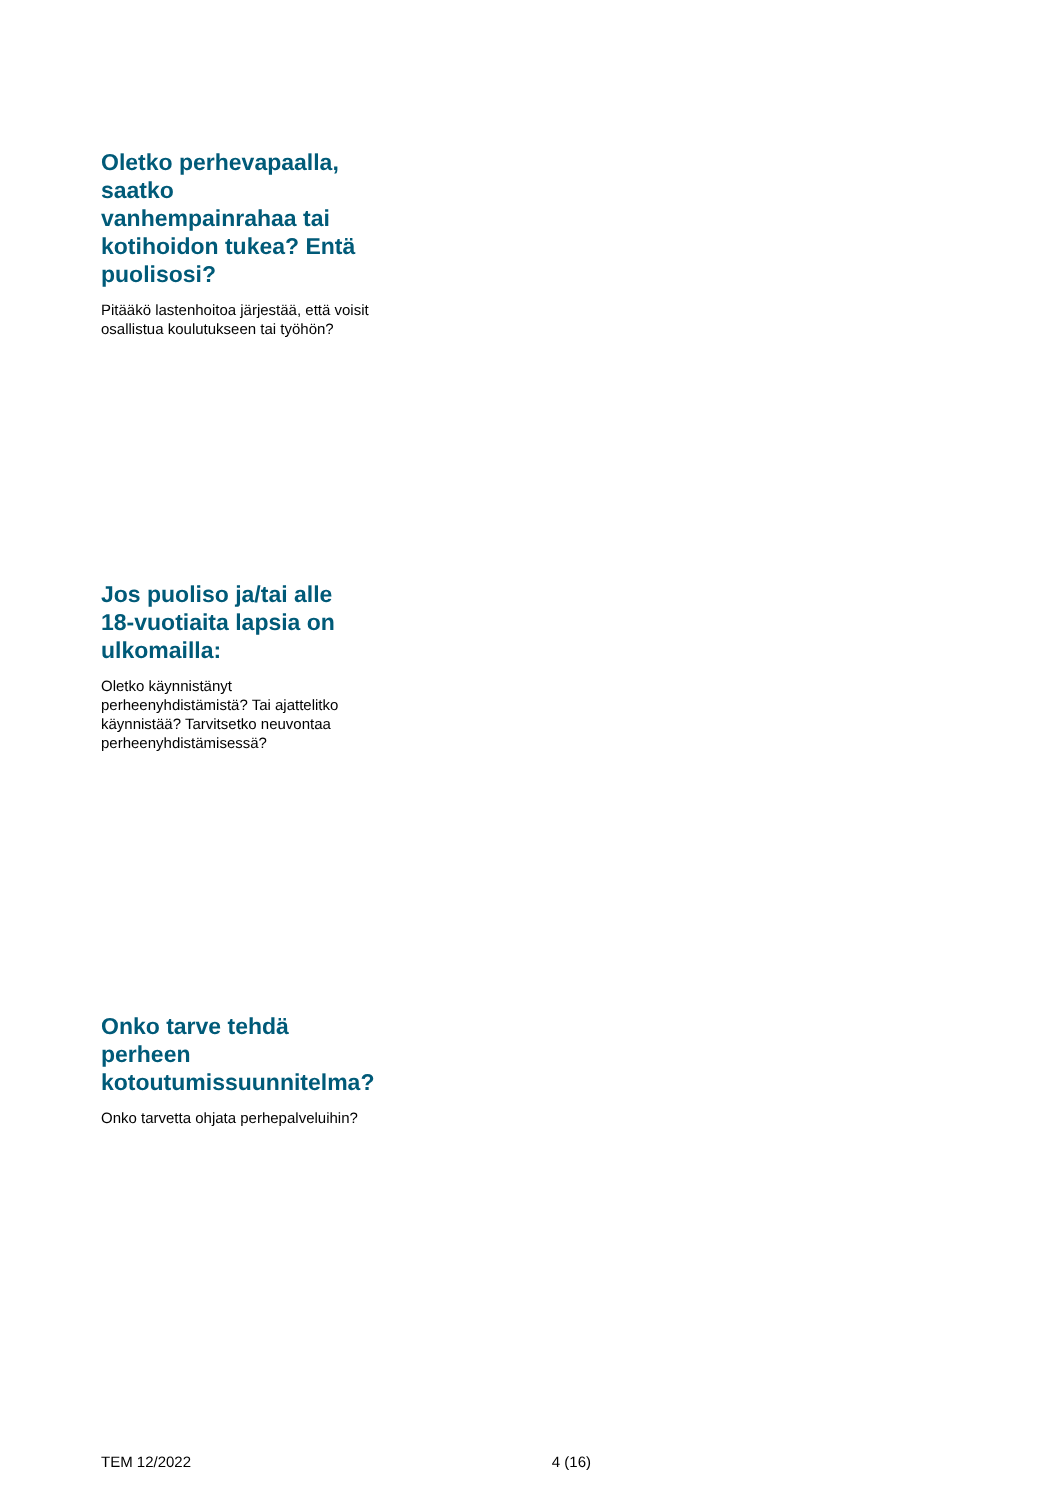Oletko perhevapaalla, saatko vanhempainrahaa tai kotihoidon tukea? Entä puolisosi?
Pitääkö lastenhoitoa järjestää, että voisit osallistua koulutukseen tai työhön?
Jos puoliso ja/tai alle 18-vuotiaita lapsia on ulkomailla:
Oletko käynnistänyt perheenyhdistämistä? Tai ajattelitko käynnistää? Tarvitsetko neuvontaa perheenyhdistämisessä?
Onko tarve tehdä perheen kotoutumissuunnitelma?
Onko tarvetta ohjata perhepalveluihin?
TEM 12/2022 4 (16)